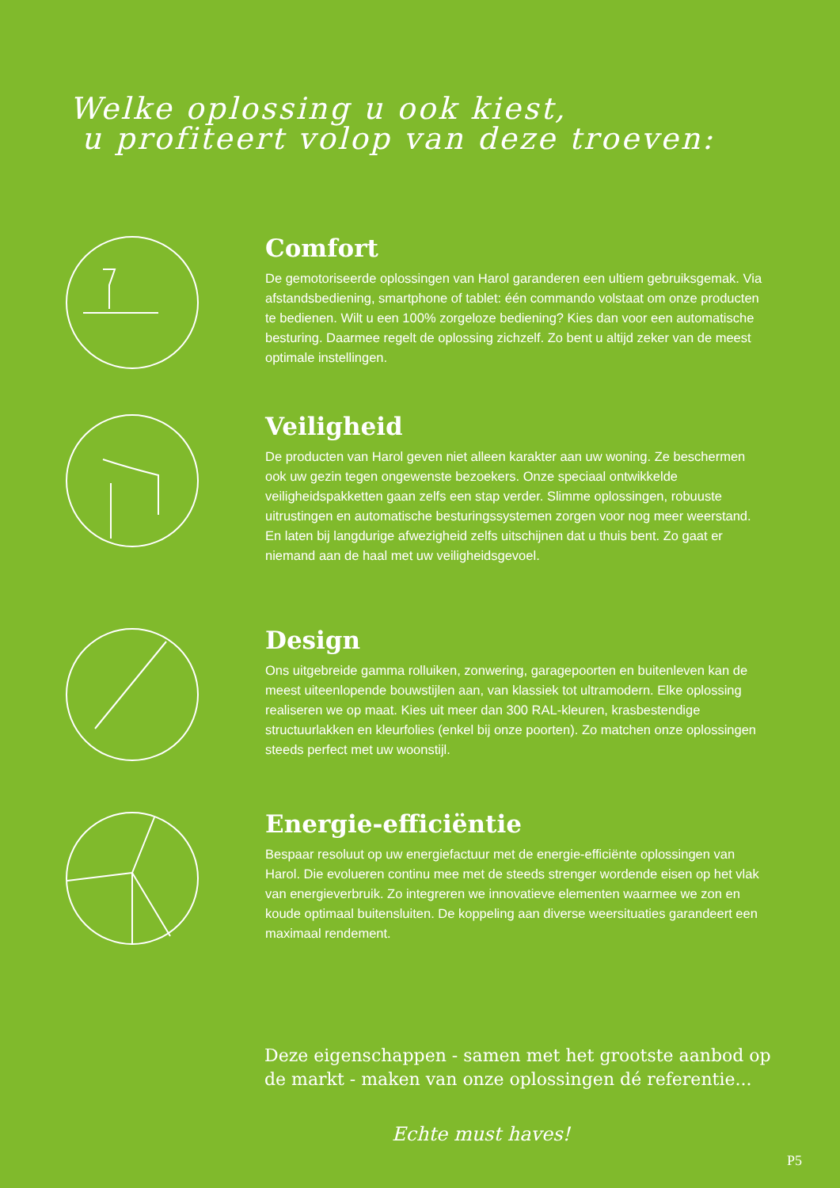Welke oplossing u ook kiest,
u profiteert volop van deze troeven:
Comfort
De gemotoriseerde oplossingen van Harol garanderen een ultiem gebruiksgemak. Via afstandsbediening, smartphone of tablet: één commando volstaat om onze producten te bedienen. Wilt u een 100% zorgeloze bediening? Kies dan voor een automatische besturing. Daarmee regelt de oplossing zichzelf. Zo bent u altijd zeker van de meest optimale instellingen.
Veiligheid
De producten van Harol geven niet alleen karakter aan uw woning. Ze beschermen ook uw gezin tegen ongewenste bezoekers. Onze speciaal ontwikkelde veiligheidspakketten gaan zelfs een stap verder. Slimme oplossingen, robuuste uitrustingen en automatische besturingssystemen zorgen voor nog meer weerstand. En laten bij langdurige afwezigheid zelfs uitschijnen dat u thuis bent. Zo gaat er niemand aan de haal met uw veiligheidsgevoel.
Design
Ons uitgebreide gamma rolluiken, zonwering, garagepoorten en buitenleven kan de meest uiteenlopende bouwstijlen aan, van klassiek tot ultramodern. Elke oplossing realiseren we op maat. Kies uit meer dan 300 RAL-kleuren, krasbestendige structuurlakken en kleurfolies (enkel bij onze poorten). Zo matchen onze oplossingen steeds perfect met uw woonstijl.
Energie-efficiëntie
Bespaar resoluut op uw energiefactuur met de energie-efficiënte oplossingen van Harol. Die evolueren continu mee met de steeds strenger wordende eisen op het vlak van energieverbruik. Zo integreren we innovatieve elementen waarmee we zon en koude optimaal buitensluiten. De koppeling aan diverse weersituaties garandeert een maximaal rendement.
Deze eigenschappen - samen met het grootste aanbod op de markt - maken van onze oplossingen dé referentie...
Echte must haves!
P5